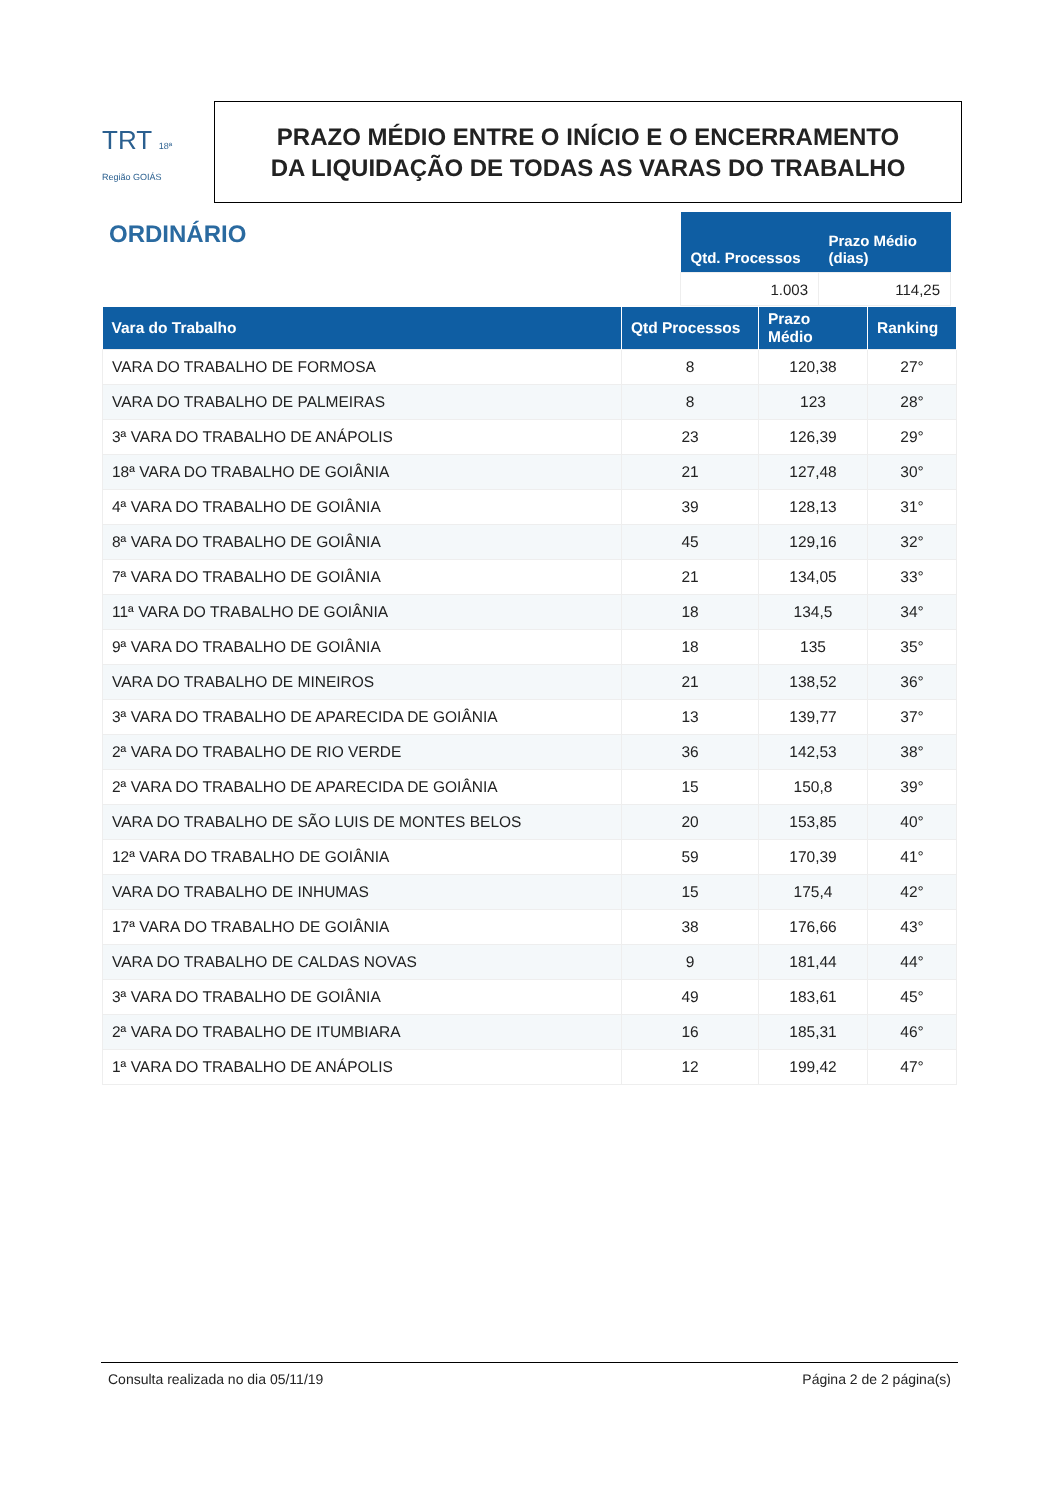TRT 18ª Região GOIÁS
PRAZO MÉDIO ENTRE O INÍCIO E O ENCERRAMENTO
DA LIQUIDAÇÃO DE TODAS AS VARAS DO TRABALHO
ORDINÁRIO
| Qtd. Processos | Prazo Médio (dias) |
| --- | --- |
| 1.003 | 114,25 |
| Vara do Trabalho | Qtd Processos | Prazo Médio | Ranking |
| --- | --- | --- | --- |
| VARA DO TRABALHO DE FORMOSA | 8 | 120,38 | 27° |
| VARA DO TRABALHO DE PALMEIRAS | 8 | 123 | 28° |
| 3ª VARA DO TRABALHO DE ANÁPOLIS | 23 | 126,39 | 29° |
| 18ª VARA DO TRABALHO DE GOIÂNIA | 21 | 127,48 | 30° |
| 4ª VARA DO TRABALHO DE GOIÂNIA | 39 | 128,13 | 31° |
| 8ª VARA DO TRABALHO DE GOIÂNIA | 45 | 129,16 | 32° |
| 7ª VARA DO TRABALHO DE GOIÂNIA | 21 | 134,05 | 33° |
| 11ª VARA DO TRABALHO DE GOIÂNIA | 18 | 134,5 | 34° |
| 9ª VARA DO TRABALHO DE GOIÂNIA | 18 | 135 | 35° |
| VARA DO TRABALHO DE MINEIROS | 21 | 138,52 | 36° |
| 3ª VARA DO TRABALHO DE APARECIDA DE GOIÂNIA | 13 | 139,77 | 37° |
| 2ª VARA DO TRABALHO DE RIO VERDE | 36 | 142,53 | 38° |
| 2ª VARA DO TRABALHO DE APARECIDA DE GOIÂNIA | 15 | 150,8 | 39° |
| VARA DO TRABALHO DE SÃO LUIS DE MONTES BELOS | 20 | 153,85 | 40° |
| 12ª VARA DO TRABALHO DE GOIÂNIA | 59 | 170,39 | 41° |
| VARA DO TRABALHO DE INHUMAS | 15 | 175,4 | 42° |
| 17ª VARA DO TRABALHO DE GOIÂNIA | 38 | 176,66 | 43° |
| VARA DO TRABALHO DE CALDAS NOVAS | 9 | 181,44 | 44° |
| 3ª VARA DO TRABALHO DE GOIÂNIA | 49 | 183,61 | 45° |
| 2ª VARA DO TRABALHO DE ITUMBIARA | 16 | 185,31 | 46° |
| 1ª VARA DO TRABALHO DE ANÁPOLIS | 12 | 199,42 | 47° |
Consulta realizada no dia 05/11/19 Página 2 de 2 página(s)